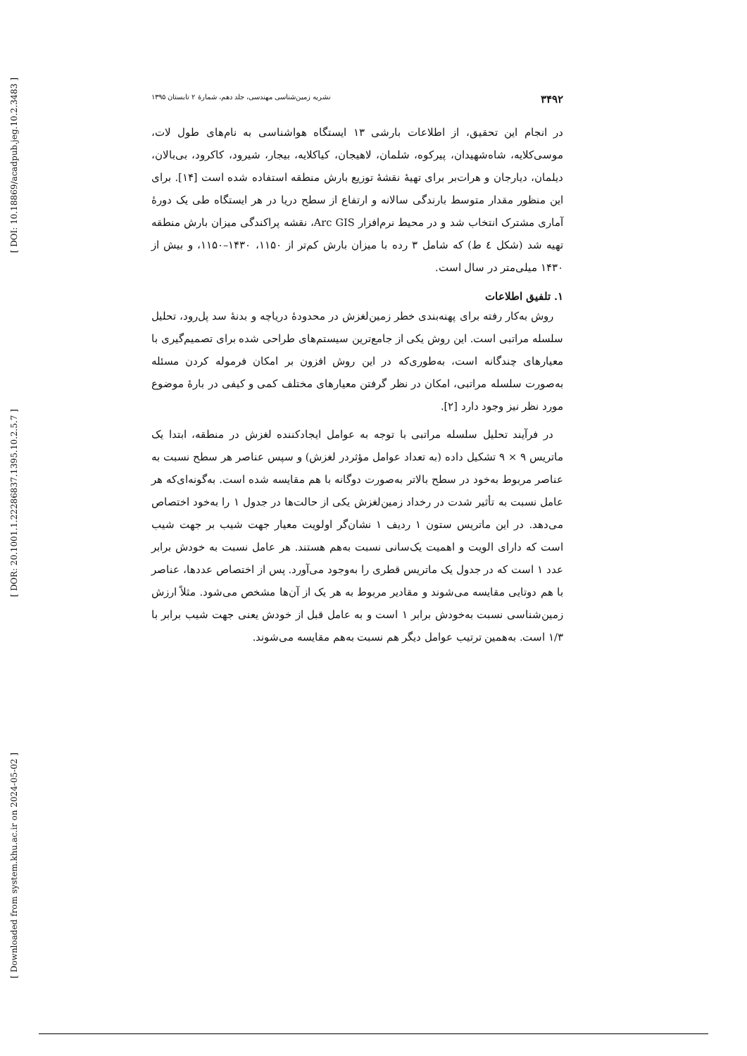[ DOI: 10.18869/acadpub.jeg.10.2.3483 ]
[ DOR: 20.1001.1.22286837.1395.10.2.5.7 ]
[ Downloaded from system.khu.ac.ir on 2024-05-02 ]
۳۴۹۲ نشریه زمین‌شناسی مهندسی، جلد دهم، شمارهٔ ۲ تابستان ۱۳۹۵
در انجام این تحقیق، از اطلاعات بارشی ۱۳ ایستگاه هواشناسی به نام‌های طول لات، موسی‌کلایه، شاه‌شهیدان، پیرکوه، شلمان، لاهیجان، کیاکلایه، بیجار، شیرود، کاکرود، بی‌بالان، دیلمان، دیارجان و هرات‌بر برای تهیهٔ نقشهٔ توزیع بارش منطقه استفاده شده است [۱۴]. برای این منظور مقدار متوسط بارندگی سالانه و ارتفاع از سطح دریا در هر ایستگاه طی یک دورهٔ آماری مشترک انتخاب شد و در محیط نرم‌افزار Arc GIS، نقشه پراکندگی میزان بارش منطقه تهیه شد (شکل ٤ ط) که شامل ۳ رده با میزان بارش کم‌تر از ۱۱۵۰، ۱۴۳۰–۱۱۵۰، و بیش از ۱۴۳۰ میلی‌متر در سال است.
۱. تلفیق اطلاعات
روش به‌کار رفته برای پهنه‌بندی خطر زمین‌لغزش در محدودهٔ دریاچه و بدنهٔ سد پل‌رود، تحلیل سلسله مراتبی است. این روش یکی از جامع‌ترین سیستم‌های طراحی شده برای تصمیم‌گیری با معیارهای چندگانه است، به‌طوری‌که در این روش افزون بر امکان فرموله کردن مسئله به‌صورت سلسله مراتبی، امکان در نظر گرفتن معیارهای مختلف کمی و کیفی در بارهٔ موضوع مورد نظر نیز وجود دارد [۲].
در فرآیند تحلیل سلسله مراتبی با توجه به عوامل ایجادکننده لغزش در منطقه، ابتدا یک ماتریس ۹ × ۹ تشکیل داده (به تعداد عوامل مؤثردر لغزش) و سپس عناصر هر سطح نسبت به عناصر مربوط به‌خود در سطح بالاتر به‌صورت دوگانه با هم مقایسه شده است. به‌گونه‌ای‌که هر عامل نسبت به تأثیر شدت در رخداد زمین‌لغزش یکی از حالت‌ها در جدول ۱ را به‌خود اختصاص می‌دهد. در این ماتریس ستون ۱ ردیف ۱ نشان‌گر اولویت معیار جهت شیب بر جهت شیب است که دارای الویت و اهمیت یک‌سانی نسبت به‌هم هستند. هر عامل نسبت به خودش برابر عدد ۱ است که در جدول یک ماتریس قطری را به‌وجود می‌آورد. پس از اختصاص عددها، عناصر با هم دوتایی مقایسه می‌شوند و مقادیر مربوط به هر یک از آن‌ها مشخص می‌شود. مثلاً ارزش زمین‌شناسی نسبت به‌خودش برابر ۱ است و به عامل قبل از خودش یعنی جهت شیب برابر با ۱/۳ است. به‌همین ترتیب عوامل دیگر هم نسبت به‌هم مقایسه می‌شوند.